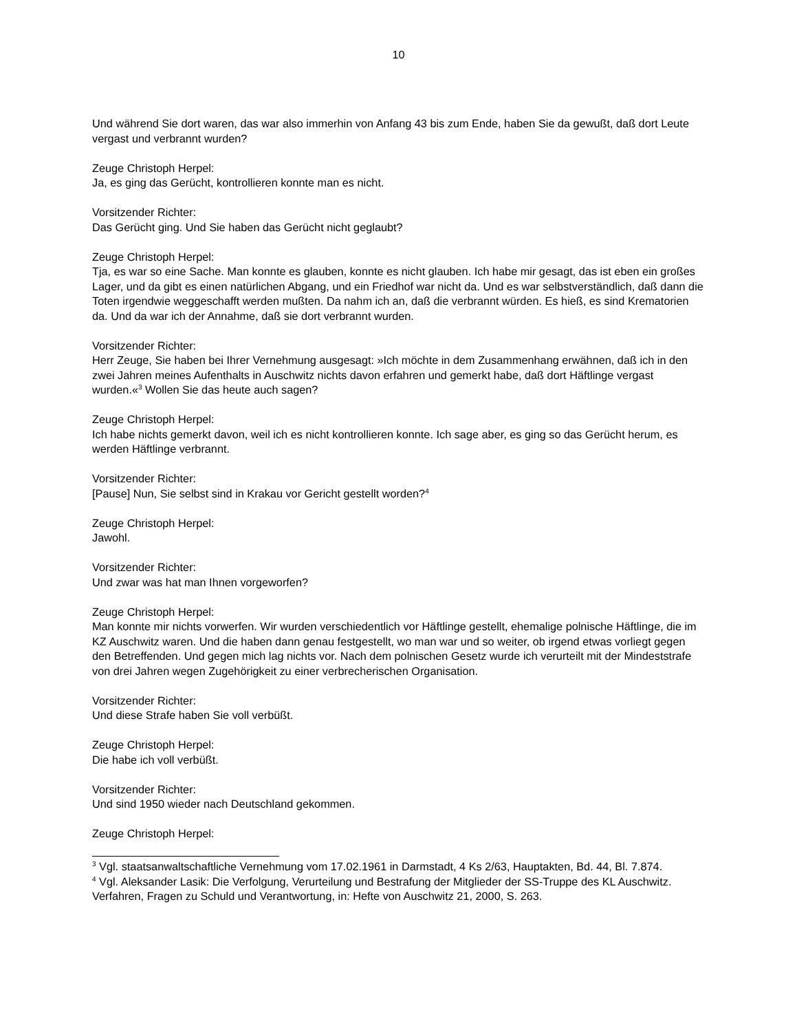10
Und während Sie dort waren, das war also immerhin von Anfang 43 bis zum Ende, haben Sie da gewußt, daß dort Leute vergast und verbrannt wurden?
Zeuge Christoph Herpel:
Ja, es ging das Gerücht, kontrollieren konnte man es nicht.
Vorsitzender Richter:
Das Gerücht ging. Und Sie haben das Gerücht nicht geglaubt?
Zeuge Christoph Herpel:
Tja, es war so eine Sache. Man konnte es glauben, konnte es nicht glauben. Ich habe mir gesagt, das ist eben ein großes Lager, und da gibt es einen natürlichen Abgang, und ein Friedhof war nicht da. Und es war selbstverständlich, daß dann die Toten irgendwie weggeschafft werden mußten. Da nahm ich an, daß die verbrannt würden. Es hieß, es sind Krematorien da. Und da war ich der Annahme, daß sie dort verbrannt wurden.
Vorsitzender Richter:
Herr Zeuge, Sie haben bei Ihrer Vernehmung ausgesagt: »Ich möchte in dem Zusammenhang erwähnen, daß ich in den zwei Jahren meines Aufenthalts in Auschwitz nichts davon erfahren und gemerkt habe, daß dort Häftlinge vergast wurden.«<sup>3</sup> Wollen Sie das heute auch sagen?
Zeuge Christoph Herpel:
Ich habe nichts gemerkt davon, weil ich es nicht kontrollieren konnte. Ich sage aber, es ging so das Gerücht herum, es werden Häftlinge verbrannt.
Vorsitzender Richter:
[Pause] Nun, Sie selbst sind in Krakau vor Gericht gestellt worden?<sup>4</sup>
Zeuge Christoph Herpel:
Jawohl.
Vorsitzender Richter:
Und zwar was hat man Ihnen vorgeworfen?
Zeuge Christoph Herpel:
Man konnte mir nichts vorwerfen. Wir wurden verschiedentlich vor Häftlinge gestellt, ehemalige polnische Häftlinge, die im KZ Auschwitz waren. Und die haben dann genau festgestellt, wo man war und so weiter, ob irgend etwas vorliegt gegen den Betreffenden. Und gegen mich lag nichts vor. Nach dem polnischen Gesetz wurde ich verurteilt mit der Mindeststrafe von drei Jahren wegen Zugehörigkeit zu einer verbrecherischen Organisation.
Vorsitzender Richter:
Und diese Strafe haben Sie voll verbüßt.
Zeuge Christoph Herpel:
Die habe ich voll verbüßt.
Vorsitzender Richter:
Und sind 1950 wieder nach Deutschland gekommen.
Zeuge Christoph Herpel:
<sup>3</sup> Vgl. staatsanwaltschaftliche Vernehmung vom 17.02.1961 in Darmstadt, 4 Ks 2/63, Hauptakten, Bd. 44, Bl. 7.874.
<sup>4</sup> Vgl. Aleksander Lasik: Die Verfolgung, Verurteilung und Bestrafung der Mitglieder der SS-Truppe des KL Auschwitz. Verfahren, Fragen zu Schuld und Verantwortung, in: Hefte von Auschwitz 21, 2000, S. 263.